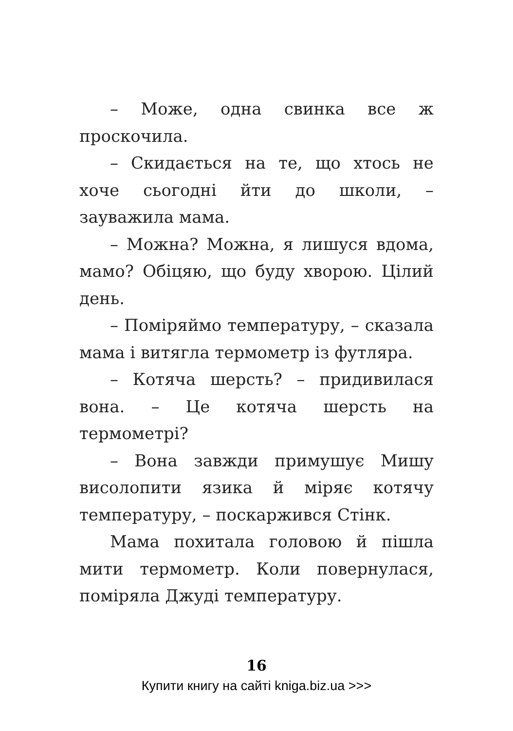– Може, одна свинка все ж проскочила.
– Скидається на те, що хтось не хоче сьогодні йти до школи, – зауважила мама.
– Можна? Можна, я лишуся вдома, мамо? Обіцяю, що буду хворою. Цілий день.
– Поміряймо температуру, – сказала мама і витягла термометр із футляра.
– Котяча шерсть? – придивилася вона. – Це котяча шерсть на термометрі?
– Вона завжди примушує Мишу висолопити язика й міряє котячу температуру, – поскаржився Стінк.
Мама похитала головою й пішла мити термометр. Коли повернулася, поміряла Джуді температуру.
16
Купити книгу на сайті kniga.biz.ua >>>